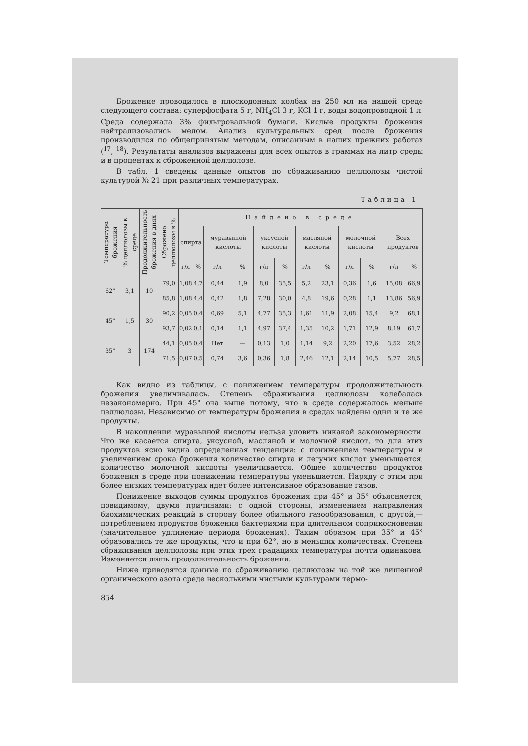Брожение проводилось в плоскодонных колбах на 250 мл на нашей среде следующего состава: суперфосфата 5 г, NH<sub>4</sub>Cl 3 г, KCl 1 г, воды водопроводной 1 л. Среда содержала 3% фильтровальной бумаги. Кислые продукты брожения нейтрализовались мелом. Анализ культуральных сред после брожения производился по общепринятым методам, описанным в наших прежних работах (<sup>17</sup>, <sup>18</sup>). Результаты анализов выражены для всех опытов в граммах на литр среды и в процентах к сброженной целлюлозе.
В табл. 1 сведены данные опытов по сбраживанию целлюлозы чистой культурой № 21 при различных температурах.
Таблица 1
| Температура брожения | % целлюлозы в среде | Продолжительность брожения в днях | Сброжено целлюлозы в % | Найдено в среде | | | | | | | | | | | |
| --- | --- | --- | --- | --- | --- | --- | --- | --- | --- | --- | --- | --- | --- | --- | --- |
| | | | | спирта | | муравьиной кислоты | | уксусной кислоты | | масляной кислоты | | молочной кислоты | | Всех продуктов | |
| | | | | г/л | % | г/л | % | г/л | % | г/л | % | г/л | % | г/л | % |
| 62° | 3,1 | 10 | 79,0 | 1,08 | 4,7 | 0,44 | 1,9 | 8,0 | 35,5 | 5,2 | 23,1 | 0,36 | 1,6 | 15,08 | 66,9 |
| | | | 85,8 | 1,08 | 4,4 | 0,42 | 1,8 | 7,28 | 30,0 | 4,8 | 19,6 | 0,28 | 1,1 | 13,86 | 56,9 |
| 45° | 1,5 | 30 | 90,2 | 0,05 | 0,4 | 0,69 | 5,1 | 4,77 | 35,3 | 1,61 | 11,9 | 2,08 | 15,4 | 9,2 | 68,1 |
| | | | 93,7 | 0,02 | 0,1 | 0,14 | 1,1 | 4,97 | 37,4 | 1,35 | 10,2 | 1,71 | 12,9 | 8,19 | 61,7 |
| 35° | 3 | 174 | 44,1 | 0,05 | 0,4 | Нет | — | 0,13 | 1,0 | 1,14 | 9,2 | 2,20 | 17,6 | 3,52 | 28,2 |
| | | | 71.5 | 0,07 | 0,5 | 0,74 | 3,6 | 0,36 | 1,8 | 2,46 | 12,1 | 2,14 | 10,5 | 5,77 | 28,5 |
Как видно из таблицы, с понижением температуры продолжительность брожения увеличивалась. Степень сбраживания целлюлозы колебалась незакономерно. При 45° она выше потому, что в среде содержалось меньше целлюлозы. Независимо от температуры брожения в средах найдены одни и те же продукты.
В накоплении муравьиной кислоты нельзя уловить никакой закономерности. Что же касается спирта, уксусной, масляной и молочной кислот, то для этих продуктов ясно видна определенная тенденция: с понижением температуры и увеличением срока брожения количество спирта и летучих кислот уменьшается, количество молочной кислоты увеличивается. Общее количество продуктов брожения в среде при понижении температуры уменьшается. Наряду с этим при более низких температурах идет более интенсивное образование газов.
Понижение выходов суммы продуктов брожения при 45° и 35° объясняется, повидимому, двумя причинами: с одной стороны, изменением направления биохимических реакций в сторону более обильного газообразования, с другой,—потреблением продуктов брожения бактериями при длительном соприкосновении (значительное удлинение периода брожения). Таким образом при 35° и 45° образовались те же продукты, что и при 62°, но в меньших количествах. Степень сбраживания целлюлозы при этих трех градациях температуры почти одинакова. Изменяется лишь продолжительность брожения.
Ниже приводятся данные по сбраживанию целлюлозы на той же лишенной органического азота среде несколькими чистыми культурами термо-
854